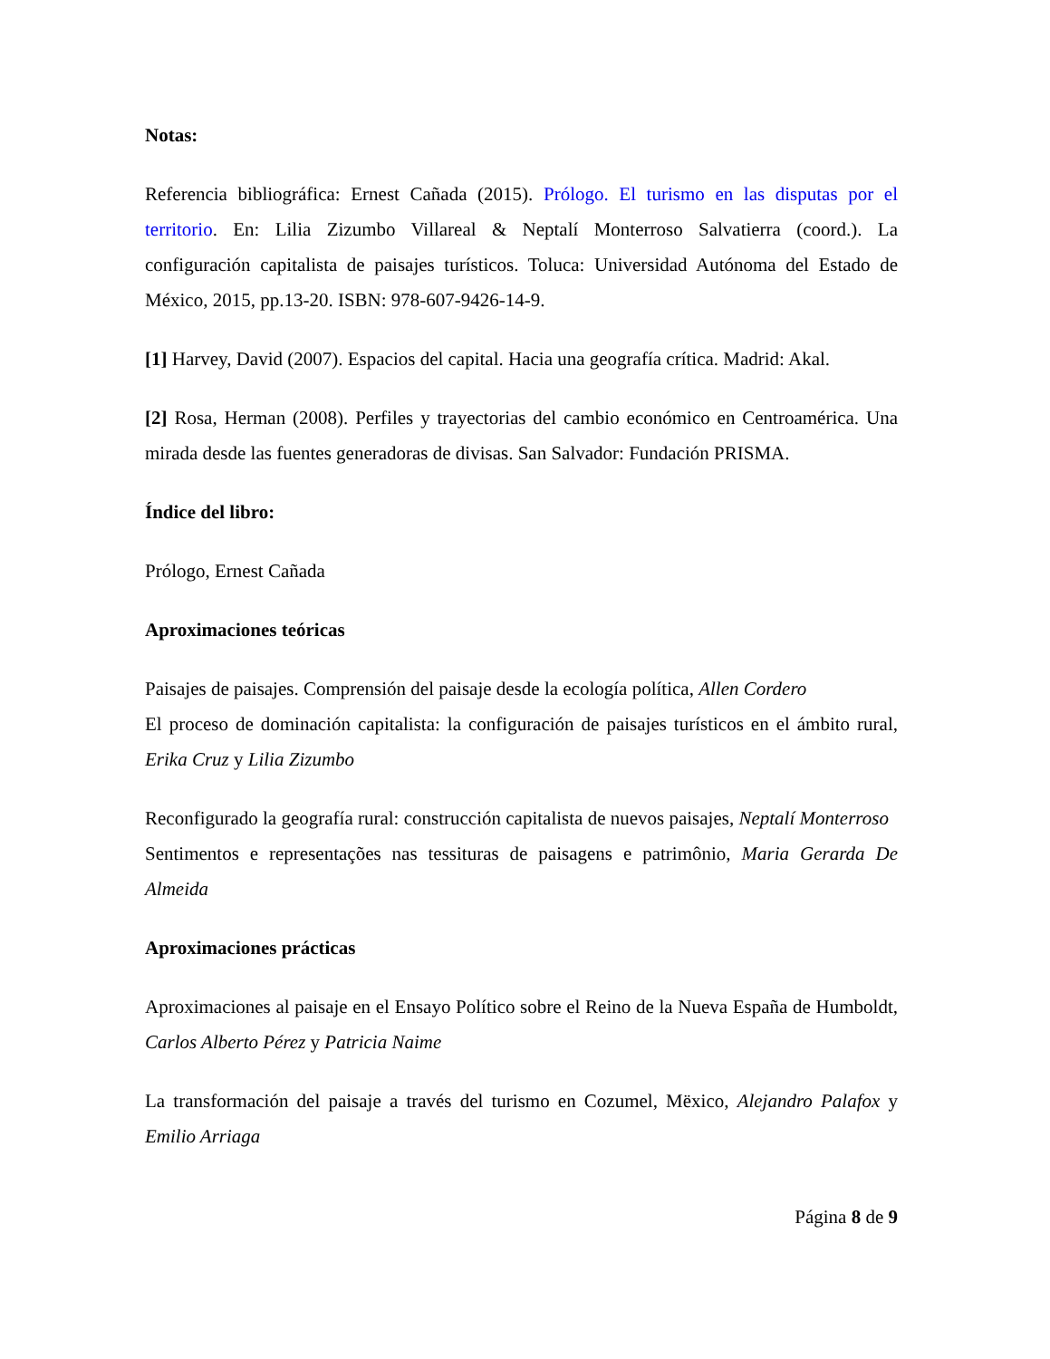Notas:
Referencia bibliográfica: Ernest Cañada (2015). Prólogo. El turismo en las disputas por el territorio. En: Lilia Zizumbo Villareal & Neptalí Monterroso Salvatierra (coord.). La configuración capitalista de paisajes turísticos. Toluca: Universidad Autónoma del Estado de México, 2015, pp.13-20. ISBN: 978-607-9426-14-9.
[1] Harvey, David (2007). Espacios del capital. Hacia una geografía crítica. Madrid: Akal.
[2] Rosa, Herman (2008). Perfiles y trayectorias del cambio económico en Centroamérica. Una mirada desde las fuentes generadoras de divisas. San Salvador: Fundación PRISMA.
Índice del libro:
Prólogo, Ernest Cañada
Aproximaciones teóricas
Paisajes de paisajes. Comprensión del paisaje desde la ecología política, Allen Cordero
El proceso de dominación capitalista: la configuración de paisajes turísticos en el ámbito rural, Erika Cruz y Lilia Zizumbo
Reconfigurado la geografía rural: construcción capitalista de nuevos paisajes, Neptalí Monterroso
Sentimentos e representações nas tessituras de paisagens e patrimônio, Maria Gerarda De Almeida
Aproximaciones prácticas
Aproximaciones al paisaje en el Ensayo Político sobre el Reino de la Nueva España de Humboldt, Carlos Alberto Pérez y Patricia Naime
La transformación del paisaje a través del turismo en Cozumel, Mëxico, Alejandro Palafox y Emilio Arriaga
Página 8 de 9